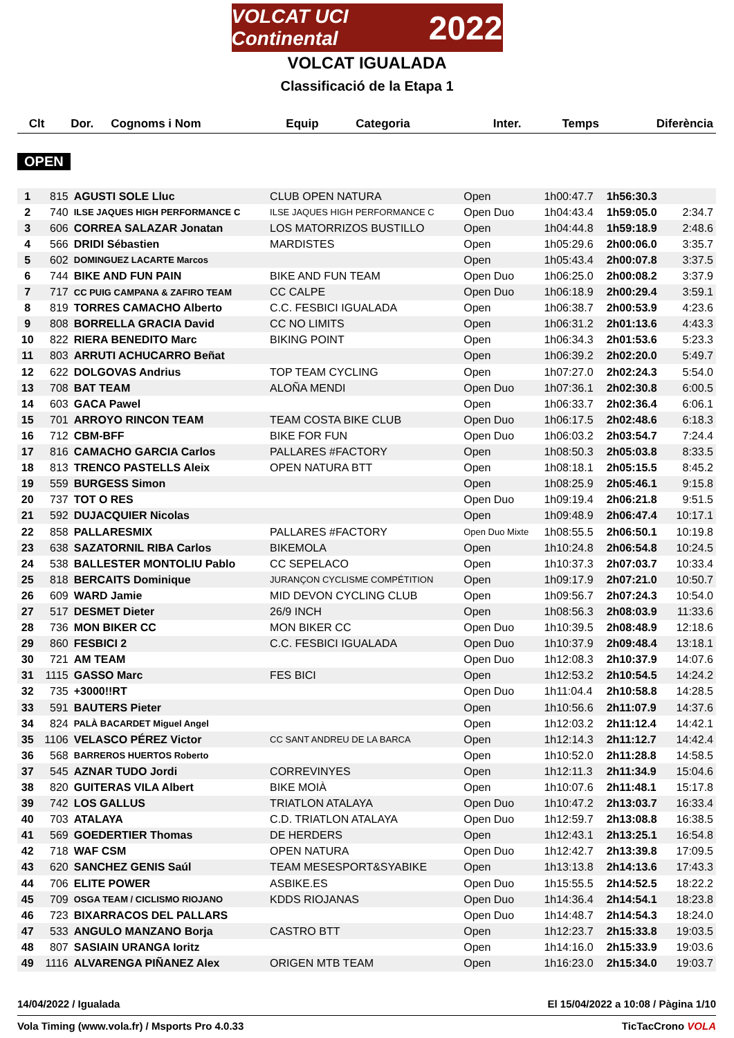VOLCAT UCI Continental 2022
VOLCAT IGUALADA
Classificació de la Etapa 1
| Clt | Dor. | Cognoms i Nom | Equip | Categoria | Inter. | Temps | Diferència |
| --- | --- | --- | --- | --- | --- | --- | --- |
OPEN
| 1 | 815 | AGUSTI SOLE Lluc | CLUB OPEN NATURA | Open | 1h00:47.7 | 1h56:30.3 | |
| 2 | 740 | ILSE JAQUES HIGH PERFORMANCE C | ILSE JAQUES HIGH PERFORMANCE C | Open Duo | 1h04:43.4 | 1h59:05.0 | 2:34.7 |
| 3 | 606 | CORREA SALAZAR Jonatan | LOS MATORRIZOS BUSTILLO | Open | 1h04:44.8 | 1h59:18.9 | 2:48.6 |
| 4 | 566 | DRIDI Sébastien | MARDISTES | Open | 1h05:29.6 | 2h00:06.0 | 3:35.7 |
| 5 | 602 | DOMINGUEZ LACARTE Marcos | | Open | 1h05:43.4 | 2h00:07.8 | 3:37.5 |
| 6 | 744 | BIKE AND FUN PAIN | BIKE AND FUN TEAM | Open Duo | 1h06:25.0 | 2h00:08.2 | 3:37.9 |
| 7 | 717 | CC PUIG CAMPANA & ZAFIRO TEAM | CC CALPE | Open Duo | 1h06:18.9 | 2h00:29.4 | 3:59.1 |
| 8 | 819 | TORRES CAMACHO Alberto | C.C. FESBICI IGUALADA | Open | 1h06:38.7 | 2h00:53.9 | 4:23.6 |
| 9 | 808 | BORRELLA GRACIA David | CC NO LIMITS | Open | 1h06:31.2 | 2h01:13.6 | 4:43.3 |
| 10 | 822 | RIERA BENEDITO Marc | BIKING POINT | Open | 1h06:34.3 | 2h01:53.6 | 5:23.3 |
| 11 | 803 | ARRUTI ACHUCARRO Beñat | | Open | 1h06:39.2 | 2h02:20.0 | 5:49.7 |
| 12 | 622 | DOLGOVAS Andrius | TOP TEAM CYCLING | Open | 1h07:27.0 | 2h02:24.3 | 5:54.0 |
| 13 | 708 | BAT TEAM | ALOÑA MENDI | Open Duo | 1h07:36.1 | 2h02:30.8 | 6:00.5 |
| 14 | 603 | GACA Pawel | | Open | 1h06:33.7 | 2h02:36.4 | 6:06.1 |
| 15 | 701 | ARROYO RINCON TEAM | TEAM COSTA BIKE CLUB | Open Duo | 1h06:17.5 | 2h02:48.6 | 6:18.3 |
| 16 | 712 | CBM-BFF | BIKE FOR FUN | Open Duo | 1h06:03.2 | 2h03:54.7 | 7:24.4 |
| 17 | 816 | CAMACHO GARCIA Carlos | PALLARES #FACTORY | Open | 1h08:50.3 | 2h05:03.8 | 8:33.5 |
| 18 | 813 | TRENCO PASTELLS Aleix | OPEN NATURA BTT | Open | 1h08:18.1 | 2h05:15.5 | 8:45.2 |
| 19 | 559 | BURGESS Simon | | Open | 1h08:25.9 | 2h05:46.1 | 9:15.8 |
| 20 | 737 | TOT O RES | | Open Duo | 1h09:19.4 | 2h06:21.8 | 9:51.5 |
| 21 | 592 | DUJACQUIER Nicolas | | Open | 1h09:48.9 | 2h06:47.4 | 10:17.1 |
| 22 | 858 | PALLARESMIX | PALLARES #FACTORY | Open Duo Mixte | 1h08:55.5 | 2h06:50.1 | 10:19.8 |
| 23 | 638 | SAZATORNIL RIBA Carlos | BIKEMOLA | Open | 1h10:24.8 | 2h06:54.8 | 10:24.5 |
| 24 | 538 | BALLESTER MONTOLIU Pablo | CC SEPELACO | Open | 1h10:37.3 | 2h07:03.7 | 10:33.4 |
| 25 | 818 | BERCAITS Dominique | JURANÇON CYCLISME COMPÉTITION | Open | 1h09:17.9 | 2h07:21.0 | 10:50.7 |
| 26 | 609 | WARD Jamie | MID DEVON CYCLING CLUB | Open | 1h09:56.7 | 2h07:24.3 | 10:54.0 |
| 27 | 517 | DESMET Dieter | 26/9 INCH | Open | 1h08:56.3 | 2h08:03.9 | 11:33.6 |
| 28 | 736 | MON BIKER CC | MON BIKER CC | Open Duo | 1h10:39.5 | 2h08:48.9 | 12:18.6 |
| 29 | 860 | FESBICI 2 | C.C. FESBICI IGUALADA | Open Duo | 1h10:37.9 | 2h09:48.4 | 13:18.1 |
| 30 | 721 | AM TEAM | | Open Duo | 1h12:08.3 | 2h10:37.9 | 14:07.6 |
| 31 | 1115 | GASSO Marc | FES BICI | Open | 1h12:53.2 | 2h10:54.5 | 14:24.2 |
| 32 | 735 | +3000!!RT | | Open Duo | 1h11:04.4 | 2h10:58.8 | 14:28.5 |
| 33 | 591 | BAUTERS Pieter | | Open | 1h10:56.6 | 2h11:07.9 | 14:37.6 |
| 34 | 824 | PALÀ BACARDET Miguel Angel | | Open | 1h12:03.2 | 2h11:12.4 | 14:42.1 |
| 35 | 1106 | VELASCO PÉREZ Victor | CC SANT ANDREU DE LA BARCA | Open | 1h12:14.3 | 2h11:12.7 | 14:42.4 |
| 36 | 568 | BARREROS HUERTOS Roberto | | Open | 1h10:52.0 | 2h11:28.8 | 14:58.5 |
| 37 | 545 | AZNAR TUDO Jordi | CORREVINYES | Open | 1h12:11.3 | 2h11:34.9 | 15:04.6 |
| 38 | 820 | GUITERAS VILA Albert | BIKE MOIÀ | Open | 1h10:07.6 | 2h11:48.1 | 15:17.8 |
| 39 | 742 | LOS GALLUS | TRIATLON ATALAYA | Open Duo | 1h10:47.2 | 2h13:03.7 | 16:33.4 |
| 40 | 703 | ATALAYA | C.D. TRIATLON ATALAYA | Open Duo | 1h12:59.7 | 2h13:08.8 | 16:38.5 |
| 41 | 569 | GOEDERTIER Thomas | DE HERDERS | Open | 1h12:43.1 | 2h13:25.1 | 16:54.8 |
| 42 | 718 | WAF CSM | OPEN NATURA | Open Duo | 1h12:42.7 | 2h13:39.8 | 17:09.5 |
| 43 | 620 | SANCHEZ GENIS Saúl | TEAM MESESPORT&SYABIKE | Open | 1h13:13.8 | 2h14:13.6 | 17:43.3 |
| 44 | 706 | ELITE POWER | ASBIKE.ES | Open Duo | 1h15:55.5 | 2h14:52.5 | 18:22.2 |
| 45 | 709 | OSGA TEAM / CICLISMO RIOJANO | KDDS RIOJANAS | Open Duo | 1h14:36.4 | 2h14:54.1 | 18:23.8 |
| 46 | 723 | BIXARRACOS DEL PALLARS | | Open Duo | 1h14:48.7 | 2h14:54.3 | 18:24.0 |
| 47 | 533 | ANGULO MANZANO Borja | CASTRO BTT | Open | 1h12:23.7 | 2h15:33.8 | 19:03.5 |
| 48 | 807 | SASIAIN URANGA Ioritz | | Open | 1h14:16.0 | 2h15:33.9 | 19:03.6 |
| 49 | 1116 | ALVARENGA PIÑANEZ Alex | ORIGEN MTB TEAM | Open | 1h16:23.0 | 2h15:34.0 | 19:03.7 |
14/04/2022 / Igualada El 15/04/2022 a 10:08 / Pàgina 1/10
Vola Timing (www.vola.fr) / Msports Pro 4.0.33 TicTacCrono VOLA